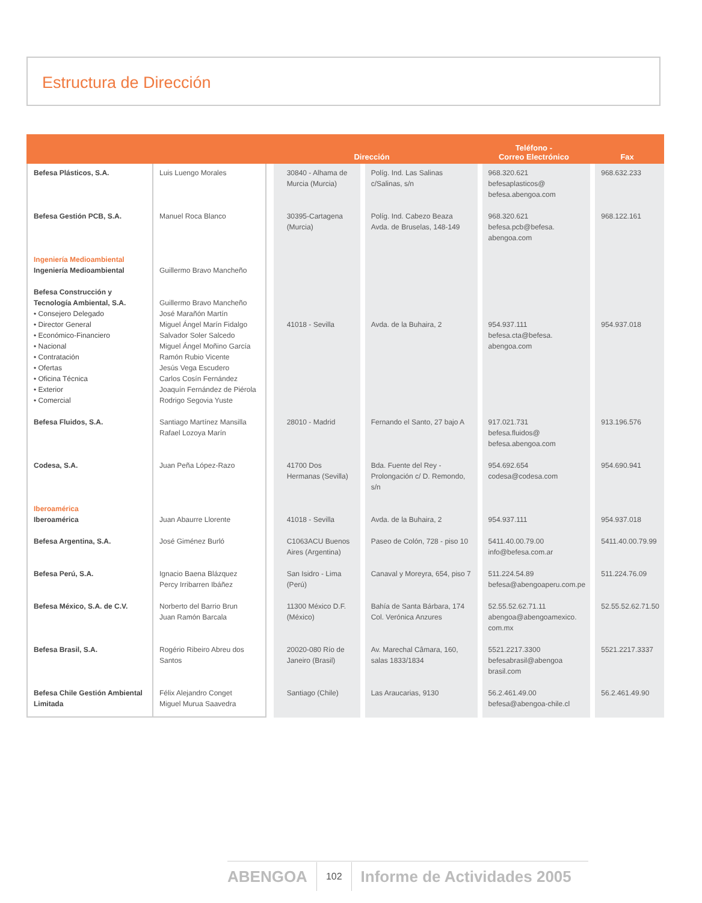Estructura de Dirección
| | | Dirección | | Teléfono - Correo Electrónico | Fax |
| --- | --- | --- | --- | --- | --- |
| Befesa Plásticos, S.A. | Luis Luengo Morales | 30840 - Alhama de Murcia (Murcia) | Políg. Ind. Las Salinas c/Salinas, s/n | 968.320.621 befesaplasticos@ befesa.abengoa.com | 968.632.233 |
| Befesa Gestión PCB, S.A. | Manuel Roca Blanco | 30395-Cartagena (Murcia) | Políg. Ind. Cabezo Beaza Avda. de Bruselas, 148-149 | 968.320.621 befesa.pcb@befesa. abengoa.com | 968.122.161 |
| Ingeniería Medioambiental Ingeniería Medioambiental | Guillermo Bravo Mancheño | | | | |
| Befesa Construcción y Tecnología Ambiental, S.A. • Consejero Delegado • Director General • Económico-Financiero • Nacional • Contratación • Ofertas • Oficina Técnica • Exterior • Comercial | Guillermo Bravo Mancheño José Marañón Martín Miguel Ángel Marín Fidalgo Salvador Soler Salcedo Miguel Ángel Moñino García Ramón Rubio Vicente Jesús Vega Escudero Carlos Cosín Fernández Joaquín Fernández de Piérola Rodrigo Segovia Yuste | 41018 - Sevilla | Avda. de la Buhaira, 2 | 954.937.111 befesa.cta@befesa. abengoa.com | 954.937.018 |
| Befesa Fluidos, S.A. | Santiago Martínez Mansilla Rafael Lozoya Marín | 28010 - Madrid | Fernando el Santo, 27 bajo A | 917.021.731 befesa.fluidos@ befesa.abengoa.com | 913.196.576 |
| Codesa, S.A. | Juan Peña López-Razo | 41700 Dos Hermanas (Sevilla) | Bda. Fuente del Rey - Prolongación c/ D. Remondo, s/n | 954.692.654 codesa@codesa.com | 954.690.941 |
| Iberoamérica Iberoamérica | Juan Abaurre Llorente | 41018 - Sevilla | Avda. de la Buhaira, 2 | 954.937.111 | 954.937.018 |
| Befesa Argentina, S.A. | José Giménez Burló | C1063ACU Buenos Aires (Argentina) | Paseo de Colón, 728 - piso 10 | 5411.40.00.79.00 info@befesa.com.ar | 5411.40.00.79.99 |
| Befesa Perú, S.A. | Ignacio Baena Blázquez Percy Irribarren Ibáñez | San Isidro - Lima (Perú) | Canaval y Moreyra, 654, piso 7 | 511.224.54.89 befesa@abengoaperu.com.pe | 511.224.76.09 |
| Befesa México, S.A. de C.V. | Norberto del Barrio Brun Juan Ramón Barcala | 11300 México D.F. (México) | Bahía de Santa Bárbara, 174 Col. Verónica Anzures | 52.55.52.62.71.11 abengoa@abengoamexico. com.mx | 52.55.52.62.71.50 |
| Befesa Brasil, S.A. | Rogério Ribeiro Abreu dos Santos | 20020-080 Río de Janeiro (Brasil) | Av. Marechal Câmara, 160, salas 1833/1834 | 5521.2217.3300 befesabrasil@abengoa brasil.com | 5521.2217.3337 |
| Befesa Chile Gestión Ambiental Limitada | Félix Alejandro Conget Miguel Murua Saavedra | Santiago (Chile) | Las Araucarias, 9130 | 56.2.461.49.00 befesa@abengoa-chile.cl | 56.2.461.49.90 |
ABENGOA
102
Informe de Actividades 2005